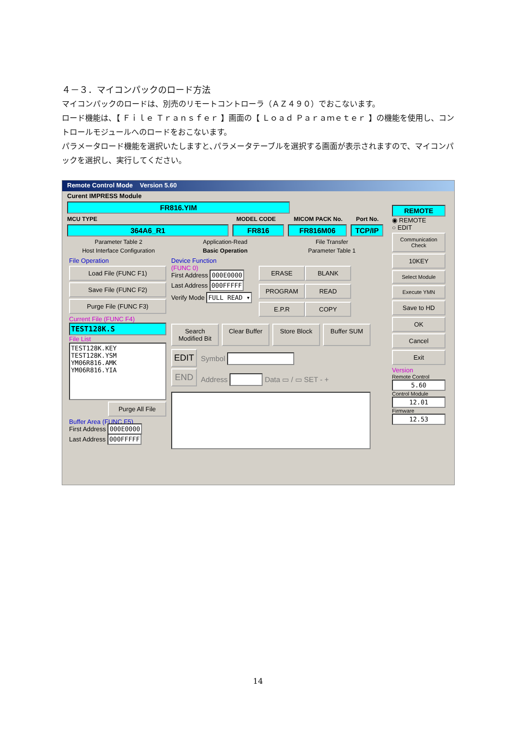４－３．マイコンパックのロード方法
マイコンパックのロードは、別売のリモートコントローラ（ＡＺ４９０）でおこないます。
ロード機能は、【 Ｆｉｌｅ Ｔｒａｎｓｆｅｒ 】画面の【 Ｌｏａｄ Ｐａｒａｍｅｔｅｒ 】の機能を使用し、コントロールモジュールへのロードをおこないます。
パラメータロード機能を選択いたしますと､パラメータテーブルを選択する画面が表示されますので、マイコンパックを選択し、実行してください。
Remote Control Mode Version 5.60
Curent IMPRESS Module
FR816.YIM
MCU TYPE MODEL CODE MICOM PACK No. Port No.
364A6_R1 FR816 FR816M06 TCP/IP
Parameter Table 2 Application-Read File Transfer
Host Interface Configuration Basic Operation Parameter Table 1
File Operation
Load File (FUNC F1)
Save File (FUNC F2)
Purge File (FUNC F3)
Current File (FUNC F4)
TEST128K.S
File List
TEST128K.KEY
TEST128K.YSM
YM06R816.AMK
YM06R816.YIA
Purge All File
Buffer Area (FUNC F5)
First Address 000E0000
Last Address 000FFFFF
Device Function
(FUNC 0)
First Address 000E0000
Last Address 000FFFFF
Verify Mode FULL READ ▾
ERASE
BLANK
PROGRAM
READ
E.P.R
COPY
Search Modified Bit
Clear Buffer
Store Block Buffer SUM
EDIT
END
Symbol
Address Data ▭ / ▭ SET - +
REMOTE
◉ REMOTE
○ EDIT
Communication Check
10KEY
Select Module
Execute YMN
Save to HD
OK
Cancel
Exit
Version
Remote Control
5.60
Control Module
12.01
Firmware
12.53
14